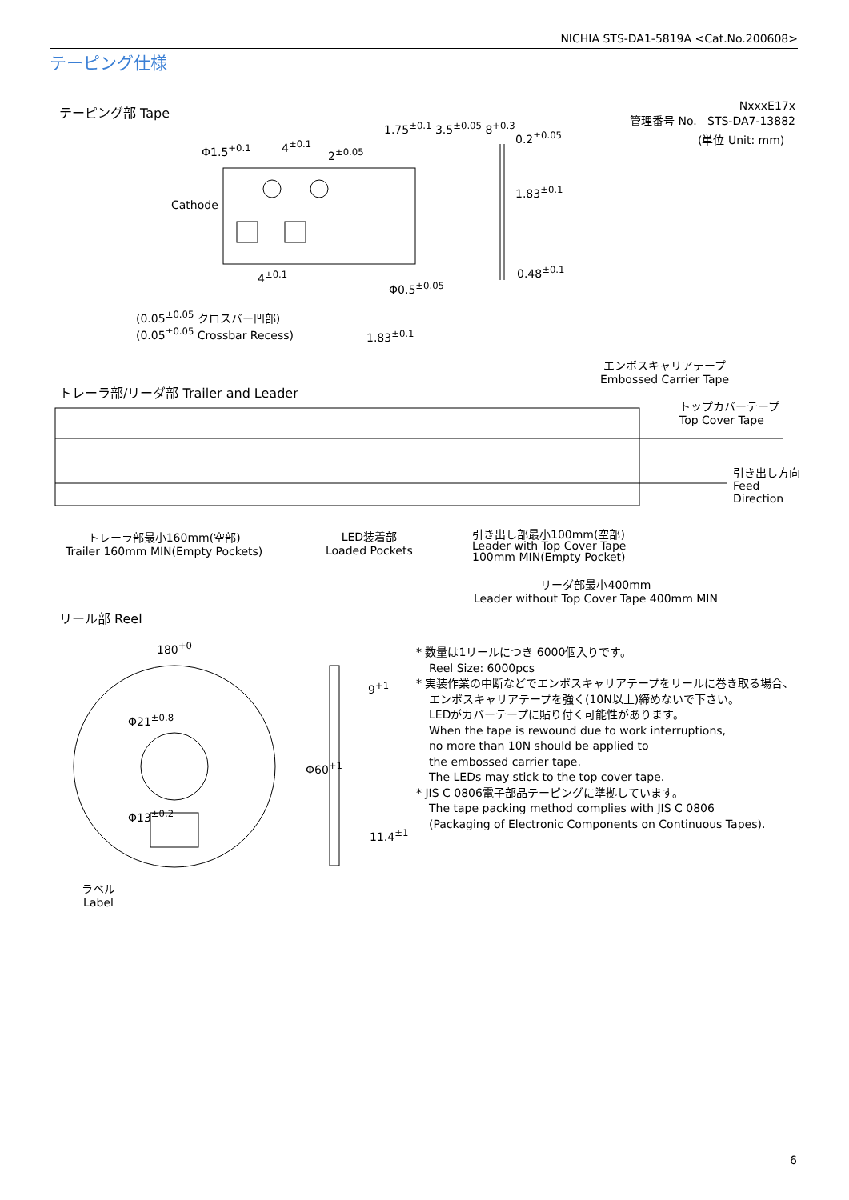NICHIA STS-DA1-5819A <Cat.No.200608>
テーピング仕様
テーピング部 Tape
NxxxE17x
管理番号 No. STS-DA7-13882
(単位 Unit: mm)
Φ1.5<sup>+0.1</sup> 4<sup>±0.1</sup>
2<sup>±0.05</sup>
Cathode
1.75<sup>±0.1</sup> 3.5<sup>±0.05</sup> 8<sup>+0.3</sup>
0.2<sup>±0.05</sup>
1.83<sup>±0.1</sup>
0.48<sup>±0.1</sup>
4<sup>±0.1</sup>
Φ0.5<sup>±0.05</sup>
(0.05<sup>±0.05</sup> クロスバー凹部)
(0.05<sup>±0.05</sup> Crossbar Recess)
1.83<sup>±0.1</sup>
エンボスキャリアテープ
Embossed Carrier Tape
トレーラ部/リーダ部 Trailer and Leader
トップカバーテープ
Top Cover Tape
引き出し方向
Feed
Direction
トレーラ部最小160mm(空部)
Trailer 160mm MIN(Empty Pockets)
LED装着部
Loaded Pockets
引き出し部最小100mm(空部)
Leader with Top Cover Tape
100mm MIN(Empty Pocket)
リーダ部最小400mm
Leader without Top Cover Tape 400mm MIN
リール部 Reel
180<sup>+0</sup>
9<sup>+1</sup>
11.4<sup>±1</sup>
Φ21<sup>±0.8</sup>
Φ13<sup>±0.2</sup>
Φ60<sup>+1</sup>
ラベル
Label
* 数量は1リールにつき 6000個入りです。
Reel Size: 6000pcs
* 実装作業の中断などでエンボスキャリアテープをリールに巻き取る場合、
エンボスキャリアテープを強く(10N以上)締めないで下さい。
LEDがカバーテープに貼り付く可能性があります。
When the tape is rewound due to work interruptions,
no more than 10N should be applied to
the embossed carrier tape.
The LEDs may stick to the top cover tape.
* JIS C 0806電子部品テーピングに準拠しています。
The tape packing method complies with JIS C 0806
(Packaging of Electronic Components on Continuous Tapes).
6